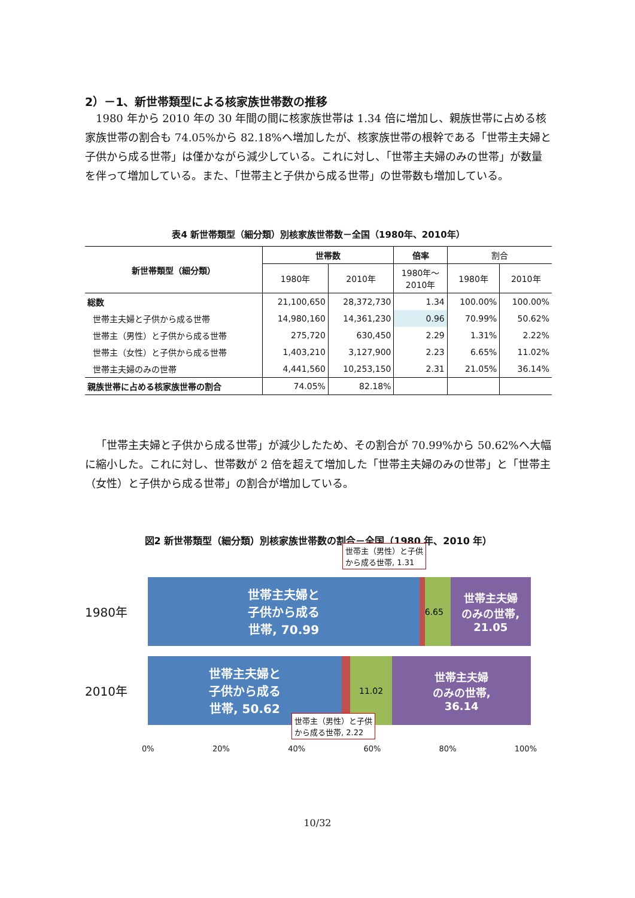2）－1、新世帯類型による核家族世帯数の推移
1980 年から 2010 年の 30 年間の間に核家族世帯は 1.34 倍に増加し、親族世帯に占める核家族世帯の割合も 74.05%から 82.18%へ増加したが、核家族世帯の根幹である「世帯主夫婦と子供から成る世帯」は僅かながら減少している。これに対し、「世帯主夫婦のみの世帯」が数量を伴って増加している。また、「世帯主と子供から成る世帯」の世帯数も増加している。
表4 新世帯類型（細分類）別核家族世帯数－全国（1980年、2010年）
| 新世帯類型（細分類） | 世帯数 | | 倍率 | 割合 | |
| --- | --- | --- | --- | --- | --- |
| | 1980年 | 2010年 | 1980年～ 2010年 | 1980年 | 2010年 |
| 総数 | 21,100,650 | 28,372,730 | 1.34 | 100.00% | 100.00% |
| 世帯主夫婦と子供から成る世帯 | 14,980,160 | 14,361,230 | 0.96 | 70.99% | 50.62% |
| 世帯主（男性）と子供から成る世帯 | 275,720 | 630,450 | 2.29 | 1.31% | 2.22% |
| 世帯主（女性）と子供から成る世帯 | 1,403,210 | 3,127,900 | 2.23 | 6.65% | 11.02% |
| 世帯主夫婦のみの世帯 | 4,441,560 | 10,253,150 | 2.31 | 21.05% | 36.14% |
| 親族世帯に占める核家族世帯の割合 | 74.05% | 82.18% | | | |
「世帯主夫婦と子供から成る世帯」が減少したため、その割合が 70.99%から 50.62%へ大幅に縮小した。これに対し、世帯数が 2 倍を超えて増加した「世帯主夫婦のみの世帯」と「世帯主（女性）と子供から成る世帯」の割合が増加している。
図2 新世帯類型（細分類）別核家族世帯数の割合－全国（1980 年、2010 年）
1980年
世帯主夫婦と
子供から成る
世帯, 70.99
6.65
世帯主夫婦
のみの世帯,
21.05
世帯主（男性）と子供
から成る世帯, 1.31
2010年
世帯主夫婦と
子供から成る
世帯, 50.62
11.02
世帯主夫婦
のみの世帯,
36.14
世帯主（男性）と子供
から成る世帯, 2.22
0% 20% 40% 60% 80% 100%
10/32